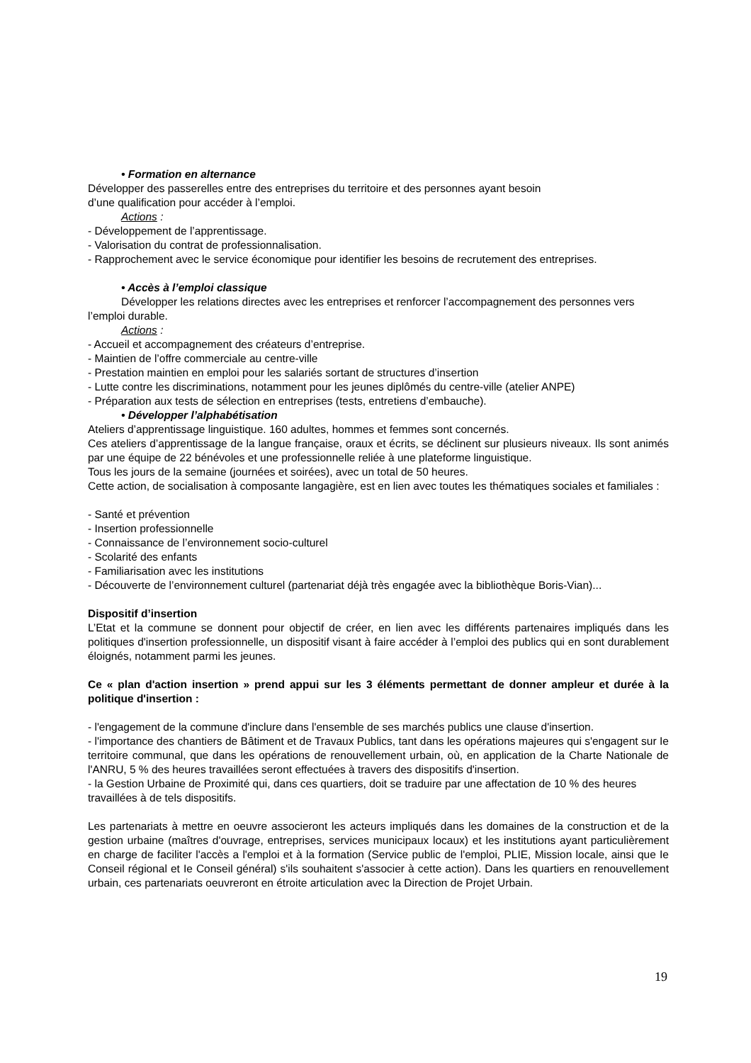• Formation en alternance
Développer des passerelles entre des entreprises du territoire et des personnes ayant besoin
d’une qualification pour accéder à l’emploi.
Actions :
- Développement de l’apprentissage.
- Valorisation du contrat de professionnalisation.
- Rapprochement avec le service économique pour identifier les besoins de recrutement des entreprises.
• Accès à l’emploi classique
Développer les relations directes avec les entreprises et renforcer l’accompagnement des personnes vers l’emploi durable.
Actions :
- Accueil et accompagnement des créateurs d’entreprise.
- Maintien de l’offre commerciale au centre-ville
- Prestation maintien en emploi pour les salariés sortant de structures d’insertion
- Lutte contre les discriminations, notamment pour les jeunes diplômés du centre-ville (atelier ANPE)
- Préparation aux tests de sélection en entreprises (tests, entretiens d’embauche).
• Développer l’alphabétisation
Ateliers d’apprentissage linguistique. 160 adultes, hommes et femmes sont concernés.
Ces ateliers d’apprentissage de la langue française, oraux et écrits, se déclinent sur plusieurs niveaux. Ils sont animés par une équipe de 22 bénévoles et une professionnelle reliée à une plateforme linguistique.
Tous les jours de la semaine (journées et soirées), avec un total de 50 heures.
Cette action, de socialisation à composante langagière, est en lien avec toutes les thématiques sociales et familiales :
- Santé et prévention
- Insertion professionnelle
- Connaissance de l’environnement socio-culturel
- Scolarité des enfants
- Familiarisation avec les institutions
- Découverte de l’environnement culturel (partenariat déjà très engagée avec la bibliothèque Boris-Vian)...
Dispositif d’insertion
L’Etat et la commune se donnent pour objectif de créer, en lien avec les différents partenaires impliqués dans les politiques d'insertion professionnelle, un dispositif visant à faire accéder à l’emploi des publics qui en sont durablement éloignés, notamment parmi les jeunes.
Ce « plan d'action insertion » prend appui sur les 3 éléments permettant de donner ampleur et durée à la politique d'insertion :
- l'engagement de la commune d'inclure dans l'ensemble de ses marchés publics une clause d'insertion.
- l'importance des chantiers de Bâtiment et de Travaux Publics, tant dans les opérations majeures qui s'engagent sur Ie territoire communal, que dans les opérations de renouvellement urbain, où, en application de la Charte Nationale de l'ANRU, 5 % des heures travaillées seront effectuées à travers des dispositifs d'insertion.
- la Gestion Urbaine de Proximité qui, dans ces quartiers, doit se traduire par une affectation de 10 % des heures travaillées à de tels dispositifs.
Les partenariats à mettre en oeuvre associeront les acteurs impliqués dans les domaines de la construction et de la gestion urbaine (maîtres d'ouvrage, entreprises, services municipaux locaux) et les institutions ayant particulièrement en charge de faciliter l'accès a l'emploi et à la formation (Service public de l'emploi, PLIE, Mission locale, ainsi que Ie Conseil régional et Ie Conseil général) s'ils souhaitent s'associer à cette action). Dans les quartiers en renouvellement urbain, ces partenariats oeuvreront en étroite articulation avec la Direction de Projet Urbain.
19